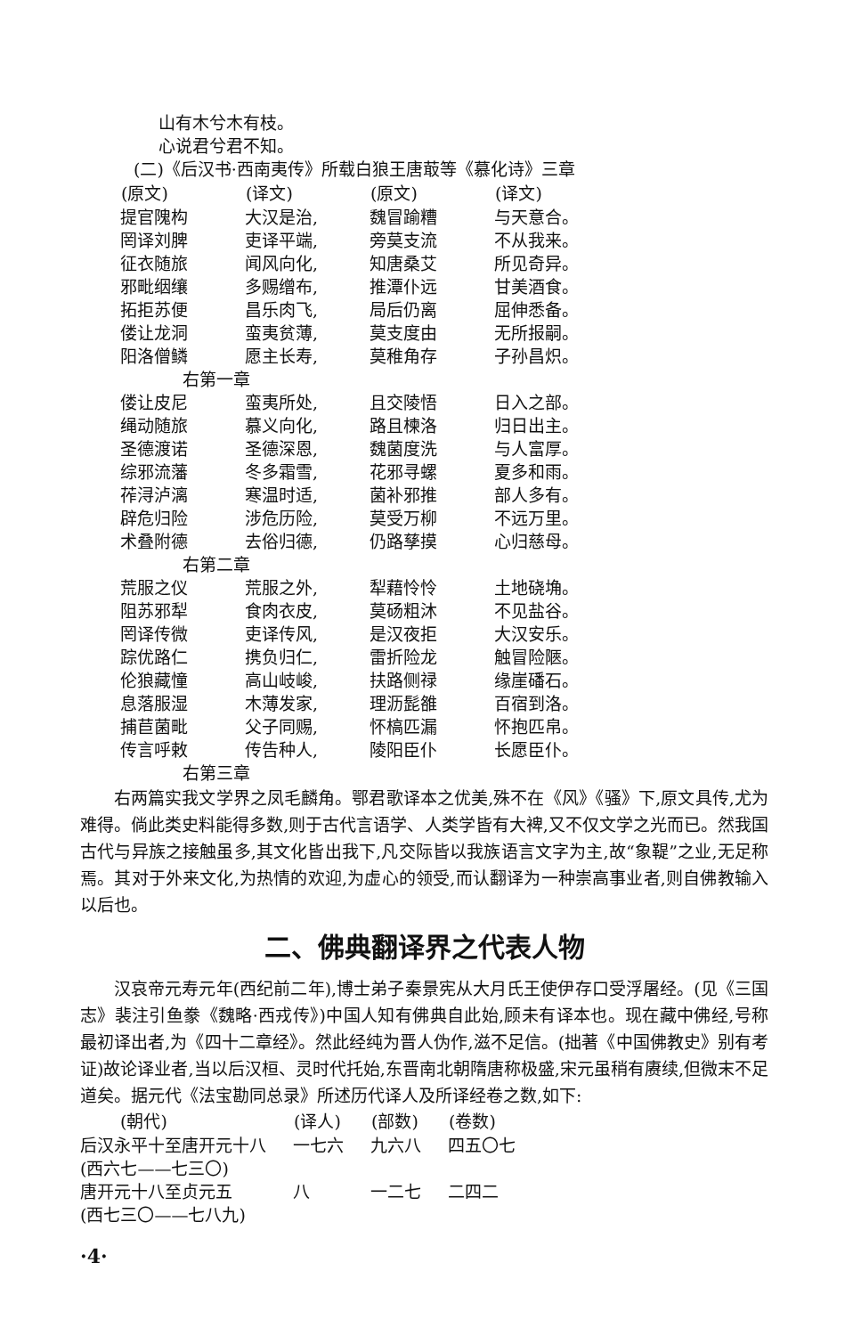山有木兮木有枝。
心说君兮君不知。
(二)《后汉书·西南夷传》所载白狼王唐菆等《慕化诗》三章
| (原文) | (译文) | (原文) | (译文) |
| --- | --- | --- | --- |
| 提官隗构 | 大汉是治, | 魏冒踰糟 | 与天意合。 |
| 罔译刘脾 | 吏译平端, | 旁莫支流 | 不从我来。 |
| 征衣随旅 | 闻风向化, | 知唐桑艾 | 所见奇异。 |
| 邪毗𬘡𬙋 | 多赐缯布, | 推潭仆远 | 甘美酒食。 |
| 拓拒苏便 | 昌乐肉飞, | 局后仍离 | 屈伸悉备。 |
| 偻让龙洞 | 蛮夷贫薄, | 莫支度由 | 无所报嗣。 |
| 阳洛僧鳞 | 愿主长寿, | 莫稚角存 | 子孙昌炽。 |
| 右第一章 | | | |
| 偻让皮尼 | 蛮夷所处, | 且交陵悟 | 日入之部。 |
| 绳动随旅 | 慕义向化, | 路且楝洛 | 归日出主。 |
| 圣德渡诺 | 圣德深恩, | 魏菌度洗 | 与人富厚。 |
| 综邪流藩 | 冬多霜雪, | 花邪寻螺 | 夏多和雨。 |
| 莋浔泸漓 | 寒温时适, | 菌补邪推 | 部人多有。 |
| 辟危归险 | 涉危历险, | 莫受万柳 | 不远万里。 |
| 术叠附德 | 去俗归德, | 仍路孳摸 | 心归慈母。 |
| 右第二章 | | | |
| 荒服之仪 | 荒服之外, | 犁藉怜怜 | 土地硗埆。 |
| 阻苏邪犁 | 食肉衣皮, | 莫砀粗沐 | 不见盐谷。 |
| 罔译传微 | 吏译传风, | 是汉夜拒 | 大汉安乐。 |
| 踪优路仁 | 携负归仁, | 雷折险龙 | 触冒险陿。 |
| 伦狼藏憧 | 高山岐峻, | 扶路侧禄 | 缘崖磻石。 |
| 息落服湿 | 木薄发家, | 理沥髭雒 | 百宿到洛。 |
| 捕苣菌毗 | 父子同赐, | 怀槁匹漏 | 怀抱匹帛。 |
| 传言呼敕 | 传告种人, | 陵阳臣仆 | 长愿臣仆。 |
| 右第三章 | | | |
右两篇实我文学界之凤毛麟角。鄂君歌译本之优美,殊不在《风》《骚》下,原文具传,尤为难得。倘此类史料能得多数,则于古代言语学、人类学皆有大裨,又不仅文学之光而已。然我国古代与异族之接触虽多,其文化皆出我下,凡交际皆以我族语言文字为主,故“象鞮”之业,无足称焉。其对于外来文化,为热情的欢迎,为虚心的领受,而认翻译为一种崇高事业者,则自佛教输入以后也。
二、佛典翻译界之代表人物
汉哀帝元寿元年(西纪前二年),博士弟子秦景宪从大月氏王使伊存口受浮屠经。(见《三国志》裴注引鱼豢《魏略·西戎传》)中国人知有佛典自此始,顾未有译本也。现在藏中佛经,号称最初译出者,为《四十二章经》。然此经纯为晋人伪作,滋不足信。(拙著《中国佛教史》别有考证)故论译业者,当以后汉桓、灵时代托始,东晋南北朝隋唐称极盛,宋元虽稍有赓续,但微末不足道矣。据元代《法宝勘同总录》所述历代译人及所译经卷之数,如下:
| (朝代) | (译人) | (部数) | (卷数) |
| --- | --- | --- | --- |
| 后汉永平十至唐开元十八 | 一七六 | 九六八 | 四五〇七 |
| (西六七——七三〇) | | | |
| 唐开元十八至贞元五 | 八 | 一二七 | 二四二 |
| (西七三〇——七八九) | | | |
·4·